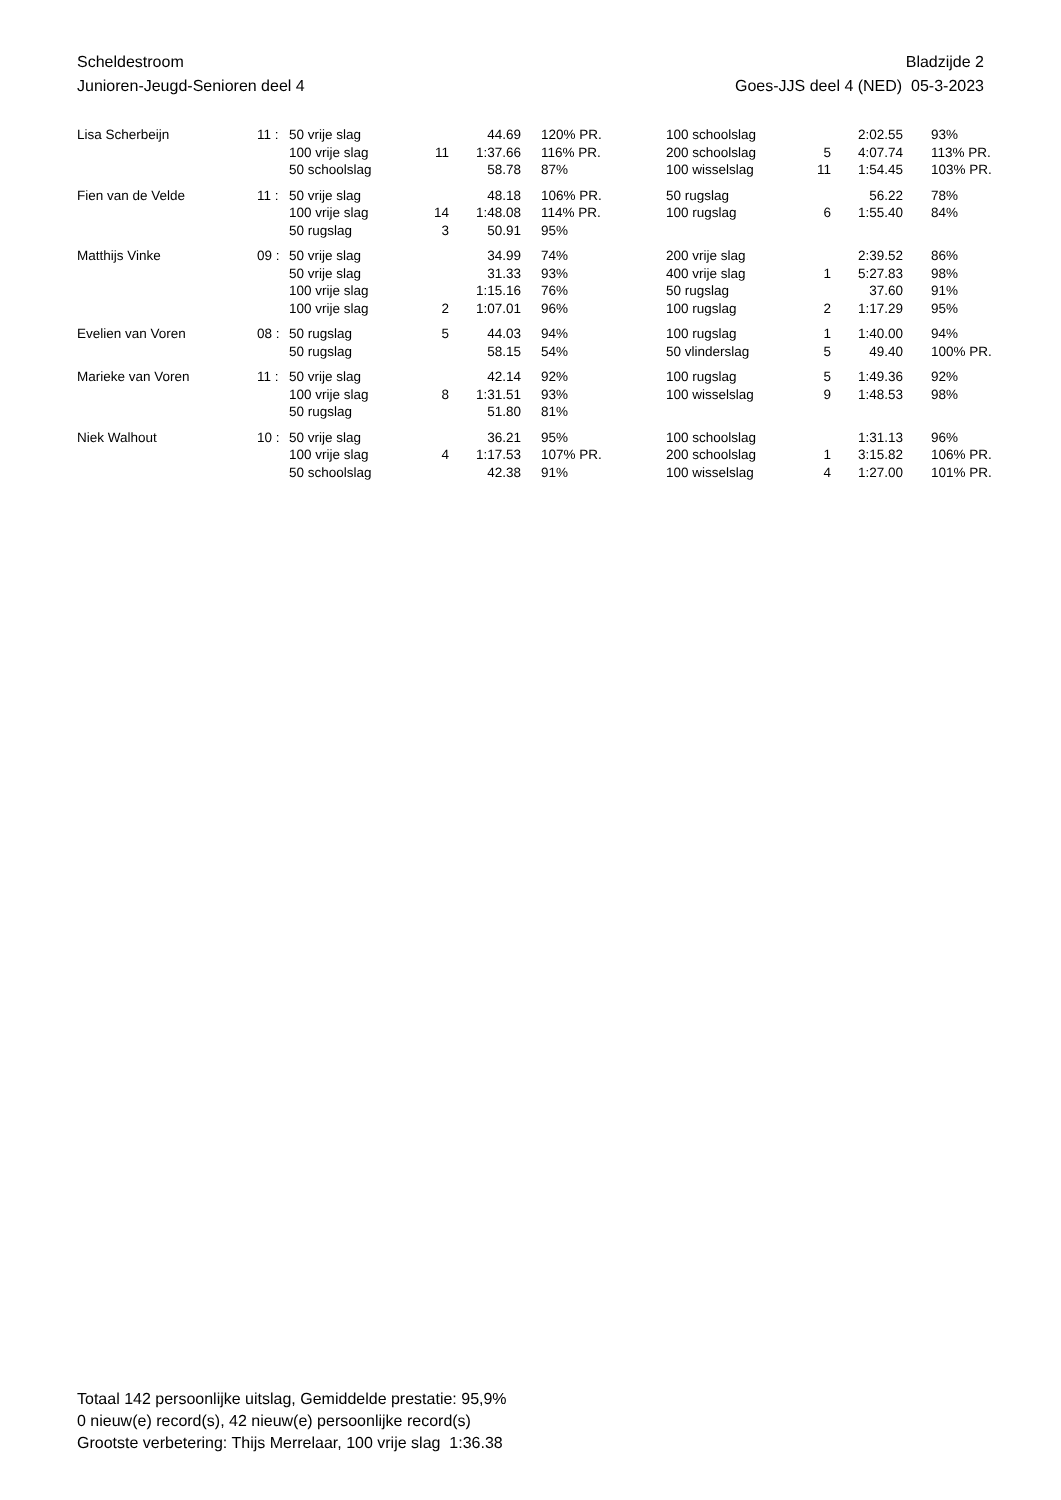Scheldestroom
Junioren-Jeugd-Senioren deel 4
Bladzijde 2
Goes-JJS deel 4 (NED) 05-3-2023
| Lisa Scherbeijn | 11 : | 50 vrije slag | | 44.69 | 120% PR. | 100 schoolslag | | 2:02.55 | 93% |
| | | 100 vrije slag | 11 | 1:37.66 | 116% PR. | 200 schoolslag | 5 | 4:07.74 | 113% PR. |
| | | 50 schoolslag | | 58.78 | 87% | 100 wisselslag | 11 | 1:54.45 | 103% PR. |
| Fien van de Velde | 11 : | 50 vrije slag | | 48.18 | 106% PR. | 50 rugslag | | 56.22 | 78% |
| | | 100 vrije slag | 14 | 1:48.08 | 114% PR. | 100 rugslag | 6 | 1:55.40 | 84% |
| | | 50 rugslag | 3 | 50.91 | 95% | | | | |
| Matthijs Vinke | 09 : | 50 vrije slag | | 34.99 | 74% | 200 vrije slag | | 2:39.52 | 86% |
| | | 50 vrije slag | | 31.33 | 93% | 400 vrije slag | 1 | 5:27.83 | 98% |
| | | 100 vrije slag | | 1:15.16 | 76% | 50 rugslag | | 37.60 | 91% |
| | | 100 vrije slag | 2 | 1:07.01 | 96% | 100 rugslag | 2 | 1:17.29 | 95% |
| Evelien van Voren | 08 : | 50 rugslag | 5 | 44.03 | 94% | 100 rugslag | 1 | 1:40.00 | 94% |
| | | 50 rugslag | | 58.15 | 54% | 50 vlinderslag | 5 | 49.40 | 100% PR. |
| Marieke van Voren | 11 : | 50 vrije slag | | 42.14 | 92% | 100 rugslag | 5 | 1:49.36 | 92% |
| | | 100 vrije slag | 8 | 1:31.51 | 93% | 100 wisselslag | 9 | 1:48.53 | 98% |
| | | 50 rugslag | | 51.80 | 81% | | | | |
| Niek Walhout | 10 : | 50 vrije slag | | 36.21 | 95% | 100 schoolslag | | 1:31.13 | 96% |
| | | 100 vrije slag | 4 | 1:17.53 | 107% PR. | 200 schoolslag | 1 | 3:15.82 | 106% PR. |
| | | 50 schoolslag | | 42.38 | 91% | 100 wisselslag | 4 | 1:27.00 | 101% PR. |
Totaal 142 persoonlijke uitslag, Gemiddelde prestatie: 95,9%
0 nieuw(e) record(s), 42 nieuw(e) persoonlijke record(s)
Grootste verbetering: Thijs Merrelaar, 100 vrije slag 1:36.38